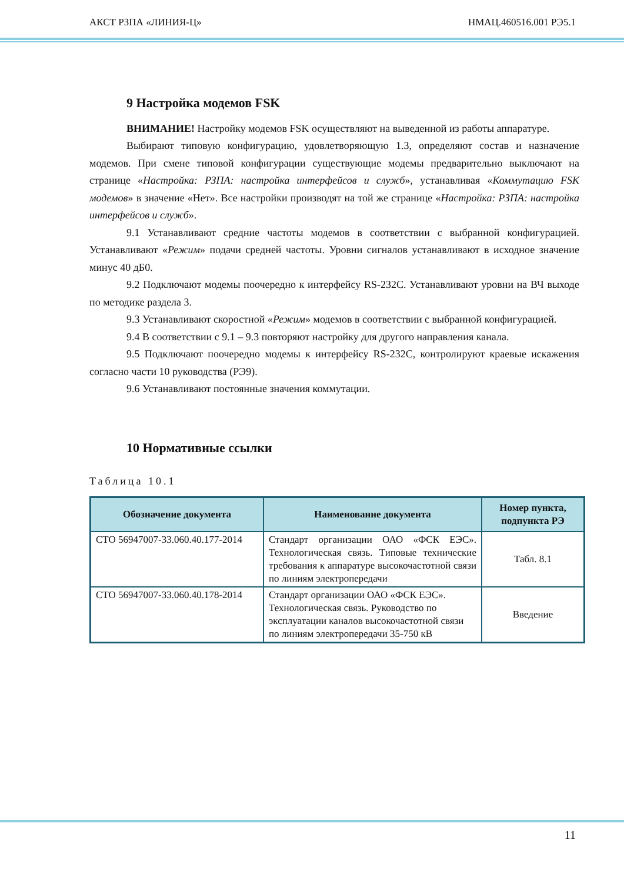АКСТ РЗПА «ЛИНИЯ-Ц» НМАЦ.460516.001 РЭ5.1
9 Настройка модемов FSK
ВНИМАНИЕ! Настройку модемов FSK осуществляют на выведенной из работы аппаратуре.
Выбирают типовую конфигурацию, удовлетворяющую 1.3, определяют состав и назначение модемов. При смене типовой конфигурации существующие модемы предварительно выключают на странице «Настройка: РЗПА: настройка интерфейсов и служб», устанавливая «Коммутацию FSK модемов» в значение «Нет». Все настройки производят на той же странице «Настройка: РЗПА: настройка интерфейсов и служб».
9.1 Устанавливают средние частоты модемов в соответствии с выбранной конфигурацией. Устанавливают «Режим» подачи средней частоты. Уровни сигналов устанавливают в исходное значение минус 40 дБ0.
9.2 Подключают модемы поочередно к интерфейсу RS-232C. Устанавливают уровни на ВЧ выходе по методике раздела 3.
9.3 Устанавливают скоростной «Режим» модемов в соответствии с выбранной конфигурацией.
9.4 В соответствии с 9.1 – 9.3 повторяют настройку для другого направления канала.
9.5 Подключают поочередно модемы к интерфейсу RS-232C, контролируют краевые искажения согласно части 10 руководства (РЭ9).
9.6 Устанавливают постоянные значения коммутации.
10 Нормативные ссылки
Таблица 10.1
| Обозначение документа | Наименование документа | Номер пункта, подпункта РЭ |
| --- | --- | --- |
| СТО 56947007-33.060.40.177-2014 | Стандарт организации ОАО «ФСК ЕЭС». Технологическая связь. Типовые технические требования к аппаратуре высокочастотной связи по линиям электропередачи | Табл. 8.1 |
| СТО 56947007-33.060.40.178-2014 | Стандарт организации ОАО «ФСК ЕЭС». Технологическая связь. Руководство по эксплуатации каналов высокочастотной связи по линиям электропередачи 35-750 кВ | Введение |
11